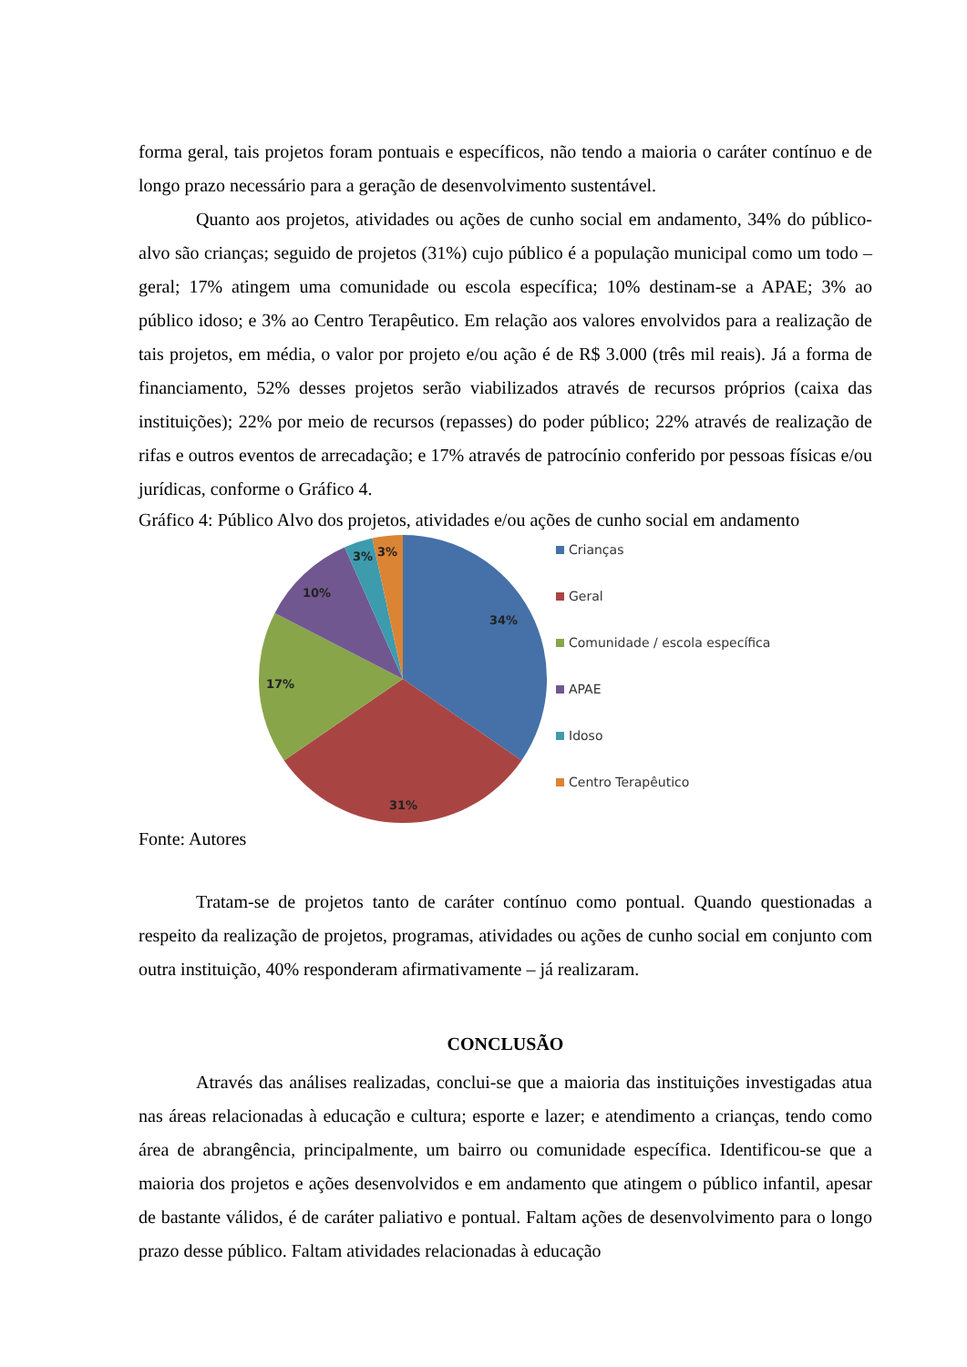forma geral, tais projetos foram pontuais e específicos, não tendo a maioria o caráter contínuo e de longo prazo necessário para a geração de desenvolvimento sustentável.
Quanto aos projetos, atividades ou ações de cunho social em andamento, 34% do público-alvo são crianças; seguido de projetos (31%) cujo público é a população municipal como um todo – geral; 17% atingem uma comunidade ou escola específica; 10% destinam-se a APAE; 3% ao público idoso; e 3% ao Centro Terapêutico. Em relação aos valores envolvidos para a realização de tais projetos, em média, o valor por projeto e/ou ação é de R$ 3.000 (três mil reais). Já a forma de financiamento, 52% desses projetos serão viabilizados através de recursos próprios (caixa das instituições); 22% por meio de recursos (repasses) do poder público; 22% através de realização de rifas e outros eventos de arrecadação; e 17% através de patrocínio conferido por pessoas físicas e/ou jurídicas, conforme o Gráfico 4.
Gráfico 4: Público Alvo dos projetos, atividades e/ou ações de cunho social em andamento
34%
31%
17%
10%
3%
3%
Crianças
Geral
Comunidade / escola específica
APAE
Idoso
Centro Terapêutico
Fonte: Autores
Tratam-se de projetos tanto de caráter contínuo como pontual. Quando questionadas a respeito da realização de projetos, programas, atividades ou ações de cunho social em conjunto com outra instituição, 40% responderam afirmativamente – já realizaram.
CONCLUSÃO
Através das análises realizadas, conclui-se que a maioria das instituições investigadas atua nas áreas relacionadas à educação e cultura; esporte e lazer; e atendimento a crianças, tendo como área de abrangência, principalmente, um bairro ou comunidade específica. Identificou-se que a maioria dos projetos e ações desenvolvidos e em andamento que atingem o público infantil, apesar de bastante válidos, é de caráter paliativo e pontual. Faltam ações de desenvolvimento para o longo prazo desse público. Faltam atividades relacionadas à educação